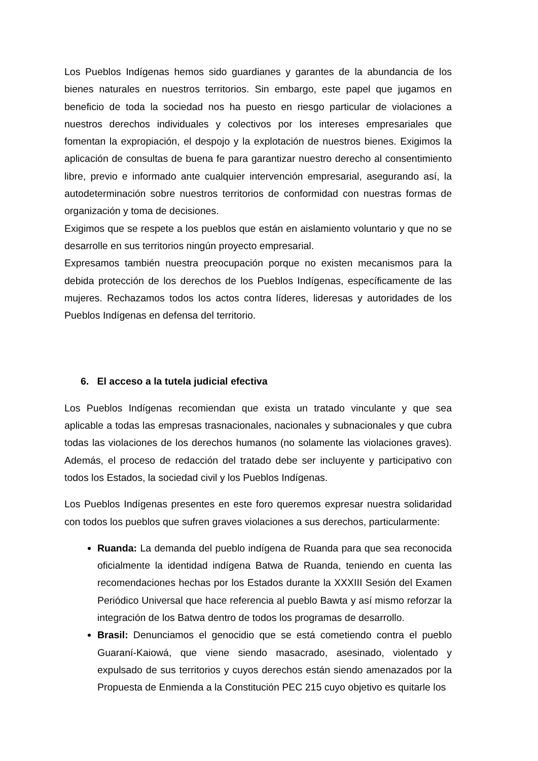Los Pueblos Indígenas hemos sido guardianes y garantes de la abundancia de los bienes naturales en nuestros territorios. Sin embargo, este papel que jugamos en beneficio de toda la sociedad nos ha puesto en riesgo particular de violaciones a nuestros derechos individuales y colectivos por los intereses empresariales que fomentan la expropiación, el despojo y la explotación de nuestros bienes. Exigimos la aplicación de consultas de buena fe para garantizar nuestro derecho al consentimiento libre, previo e informado ante cualquier intervención empresarial, asegurando así, la autodeterminación sobre nuestros territorios de conformidad con nuestras formas de organización y toma de decisiones.
Exigimos que se respete a los pueblos que están en aislamiento voluntario y que no se desarrolle en sus territorios ningún proyecto empresarial.
Expresamos también nuestra preocupación porque no existen mecanismos para la debida protección de los derechos de los Pueblos Indígenas, específicamente de las mujeres. Rechazamos todos los actos contra líderes, lideresas y autoridades de los Pueblos Indígenas en defensa del territorio.
6. El acceso a la tutela judicial efectiva
Los Pueblos Indígenas recomiendan que exista un tratado vinculante y que sea aplicable a todas las empresas trasnacionales, nacionales y subnacionales y que cubra todas las violaciones de los derechos humanos (no solamente las violaciones graves). Además, el proceso de redacción del tratado debe ser incluyente y participativo con todos los Estados, la sociedad civil y los Pueblos Indígenas.
Los Pueblos Indígenas presentes en este foro queremos expresar nuestra solidaridad con todos los pueblos que sufren graves violaciones a sus derechos, particularmente:
Ruanda: La demanda del pueblo indígena de Ruanda para que sea reconocida oficialmente la identidad indígena Batwa de Ruanda, teniendo en cuenta las recomendaciones hechas por los Estados durante la XXXIII Sesión del Examen Periódico Universal que hace referencia al pueblo Bawta y así mismo reforzar la integración de los Batwa dentro de todos los programas de desarrollo.
Brasil: Denunciamos el genocidio que se está cometiendo contra el pueblo Guaraní-Kaiowá, que viene siendo masacrado, asesinado, violentado y expulsado de sus territorios y cuyos derechos están siendo amenazados por la Propuesta de Enmienda a la Constitución PEC 215 cuyo objetivo es quitarle los